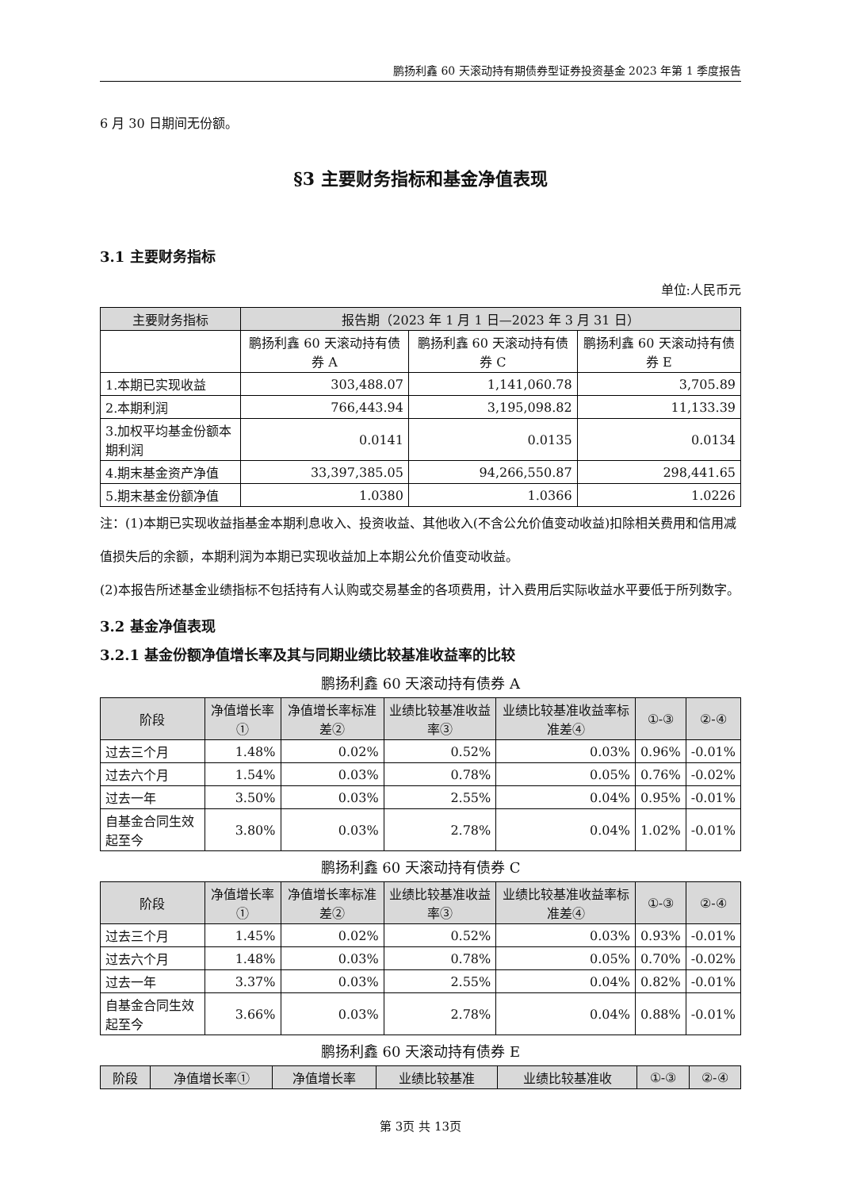鹏扬利鑫 60 天滚动持有期债券型证券投资基金 2023 年第 1 季度报告
6 月 30 日期间无份额。
§3 主要财务指标和基金净值表现
3.1 主要财务指标
单位:人民币元
| 主要财务指标 | 报告期（2023 年 1 月 1 日—2023 年 3 月 31 日） | | |
| --- | --- | --- | --- |
| | 鹏扬利鑫 60 天滚动持有债券 A | 鹏扬利鑫 60 天滚动持有债券 C | 鹏扬利鑫 60 天滚动持有债券 E |
| 1.本期已实现收益 | 303,488.07 | 1,141,060.78 | 3,705.89 |
| 2.本期利润 | 766,443.94 | 3,195,098.82 | 11,133.39 |
| 3.加权平均基金份额本期利润 | 0.0141 | 0.0135 | 0.0134 |
| 4.期末基金资产净值 | 33,397,385.05 | 94,266,550.87 | 298,441.65 |
| 5.期末基金份额净值 | 1.0380 | 1.0366 | 1.0226 |
注：(1)本期已实现收益指基金本期利息收入、投资收益、其他收入(不含公允价值变动收益)扣除相关费用和信用减值损失后的余额，本期利润为本期已实现收益加上本期公允价值变动收益。
(2)本报告所述基金业绩指标不包括持有人认购或交易基金的各项费用，计入费用后实际收益水平要低于所列数字。
3.2 基金净值表现
3.2.1 基金份额净值增长率及其与同期业绩比较基准收益率的比较
鹏扬利鑫 60 天滚动持有债券 A
| 阶段 | 净值增长率① | 净值增长率标准差② | 业绩比较基准收益率③ | 业绩比较基准收益率标准差④ | ①-③ | ②-④ |
| --- | --- | --- | --- | --- | --- | --- |
| 过去三个月 | 1.48% | 0.02% | 0.52% | 0.03% | 0.96% | -0.01% |
| 过去六个月 | 1.54% | 0.03% | 0.78% | 0.05% | 0.76% | -0.02% |
| 过去一年 | 3.50% | 0.03% | 2.55% | 0.04% | 0.95% | -0.01% |
| 自基金合同生效起至今 | 3.80% | 0.03% | 2.78% | 0.04% | 1.02% | -0.01% |
鹏扬利鑫 60 天滚动持有债券 C
| 阶段 | 净值增长率① | 净值增长率标准差② | 业绩比较基准收益率③ | 业绩比较基准收益率标准差④ | ①-③ | ②-④ |
| --- | --- | --- | --- | --- | --- | --- |
| 过去三个月 | 1.45% | 0.02% | 0.52% | 0.03% | 0.93% | -0.01% |
| 过去六个月 | 1.48% | 0.03% | 0.78% | 0.05% | 0.70% | -0.02% |
| 过去一年 | 3.37% | 0.03% | 2.55% | 0.04% | 0.82% | -0.01% |
| 自基金合同生效起至今 | 3.66% | 0.03% | 2.78% | 0.04% | 0.88% | -0.01% |
鹏扬利鑫 60 天滚动持有债券 E
| 阶段 | 净值增长率① | 净值增长率 | 业绩比较基准 | 业绩比较基准收 | ①-③ | ②-④ |
| --- | --- | --- | --- | --- | --- | --- |
第 3页 共 13页